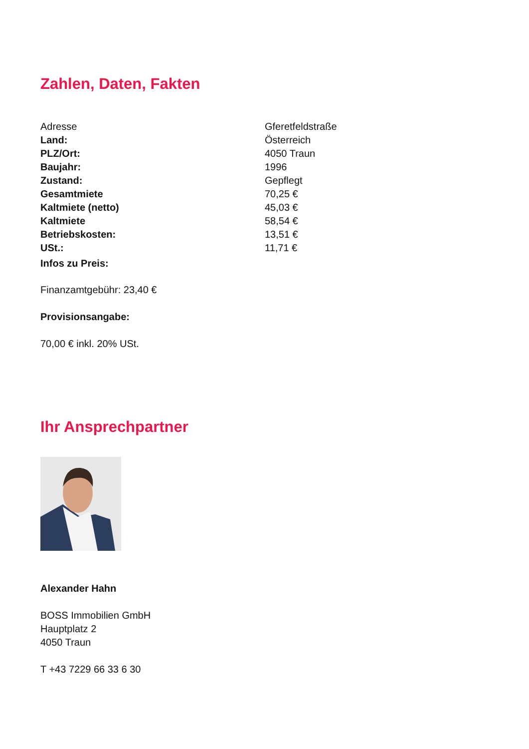Zahlen, Daten, Fakten
| Adresse | Gferetfeldstraße |
| Land: | Österreich |
| PLZ/Ort: | 4050 Traun |
| Baujahr: | 1996 |
| Zustand: | Gepflegt |
| Gesamtmiete | 70,25 € |
| Kaltmiete (netto) | 45,03 € |
| Kaltmiete | 58,54 € |
| Betriebskosten: | 13,51 € |
| USt.: | 11,71 € |
Infos zu Preis:
Finanzamtgebühr: 23,40 €
Provisionsangabe:
70,00 € inkl. 20% USt.
Ihr Ansprechpartner
Alexander Hahn
BOSS Immobilien GmbH
Hauptplatz 2
4050 Traun
T +43 7229 66 33 6 30